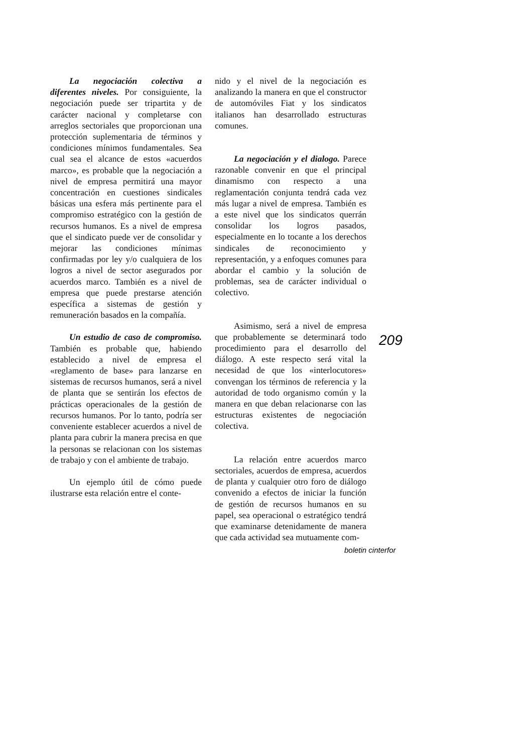La negociación colectiva a diferentes niveles. Por consiguiente, la negociación puede ser tripartita y de carácter nacional y completarse con arreglos sectoriales que proporcionan una protección suplementaria de términos y condiciones mínimos fundamentales. Sea cual sea el alcance de estos «acuerdos marco», es probable que la negociación a nivel de empresa permitirá una mayor concentración en cuestiones sindicales básicas una esfera más pertinente para el compromiso estratégico con la gestión de recursos humanos. Es a nivel de empresa que el sindicato puede ver de consolidar y mejorar las condiciones mínimas confirmadas por ley y/o cualquiera de los logros a nivel de sector asegurados por acuerdos marco. También es a nivel de empresa que puede prestarse atención específica a sistemas de gestión y remuneración basados en la compañía.
Un estudio de caso de compromiso. También es probable que, habiendo establecido a nivel de empresa el «reglamento de base» para lanzarse en sistemas de recursos humanos, será a nivel de planta que se sentirán los efectos de prácticas operacionales de la gestión de recursos humanos. Por lo tanto, podría ser conveniente establecer acuerdos a nivel de planta para cubrir la manera precisa en que la personas se relacionan con los sistemas de trabajo y con el ambiente de trabajo.
Un ejemplo útil de cómo puede ilustrarse esta relación entre el conte-
nido y el nivel de la negociación es analizando la manera en que el constructor de automóviles Fiat y los sindicatos italianos han desarrollado estructuras comunes.
La negociación y el dialogo. Parece razonable convenir en que el principal dinamismo con respecto a una reglamentación conjunta tendrá cada vez más lugar a nivel de empresa. También es a este nivel que los sindicatos querrán consolidar los logros pasados, especialmente en lo tocante a los derechos sindicales de reconocimiento y representación, y a enfoques comunes para abordar el cambio y la solución de problemas, sea de carácter individual o colectivo.
Asimismo, será a nivel de empresa que probablemente se determinará todo procedimiento para el desarrollo del diálogo. A este respecto será vital la necesidad de que los «interlocutores» convengan los términos de referencia y la autoridad de todo organismo común y la manera en que deban relacionarse con las estructuras existentes de negociación colectiva.
La relación entre acuerdos marco sectoriales, acuerdos de empresa, acuerdos de planta y cualquier otro foro de diálogo convenido a efectos de iniciar la función de gestión de recursos humanos en su papel, sea operacional o estratégico tendrá que examinarse detenidamente de manera que cada actividad sea mutuamente com-
209
boletin cinterfor